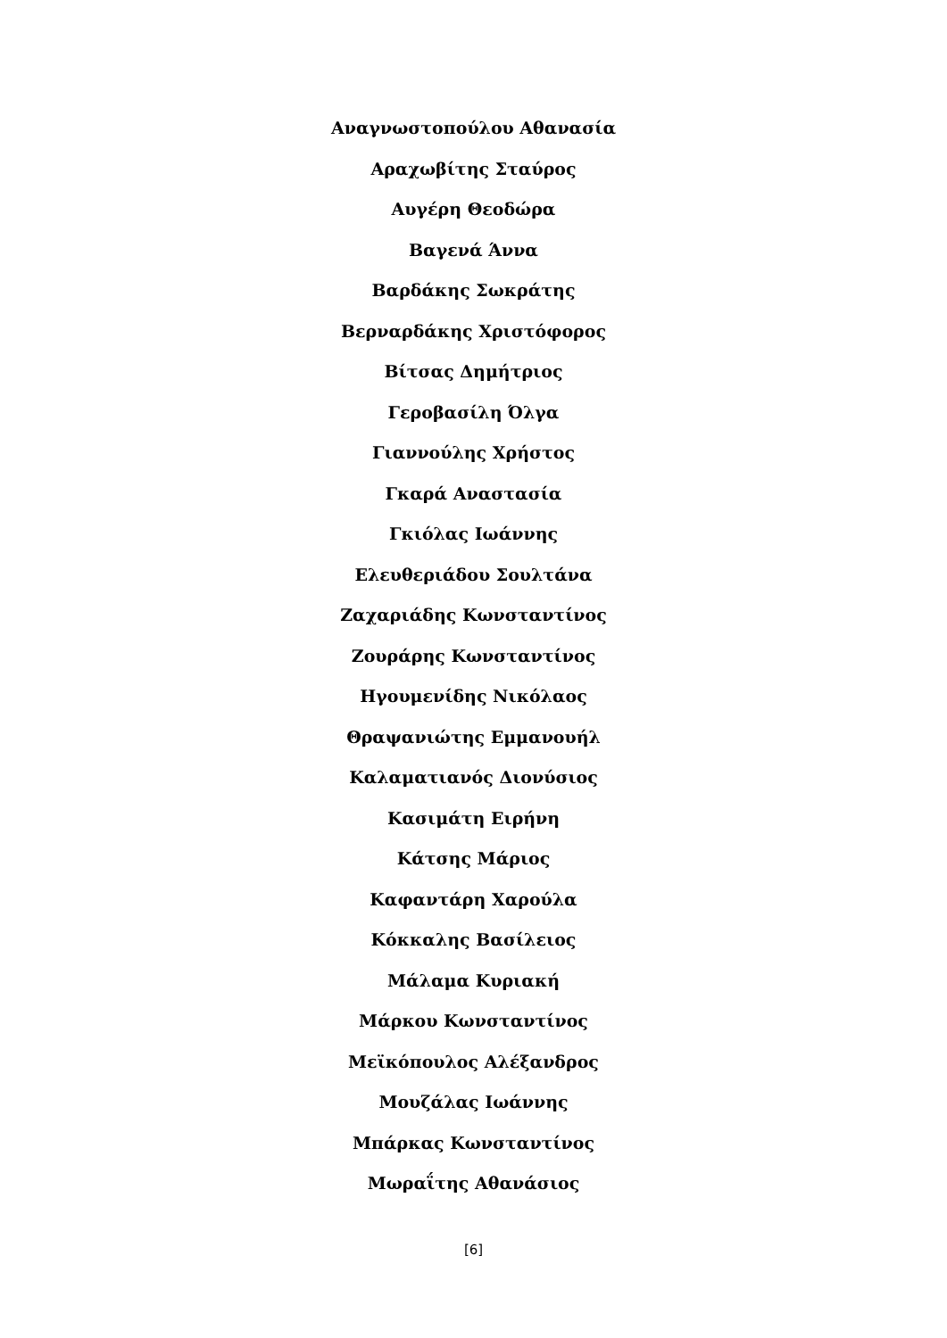Αναγνωστοπούλου Αθανασία
Αραχωβίτης Σταύρος
Αυγέρη Θεοδώρα
Βαγενά Άννα
Βαρδάκης Σωκράτης
Βερναρδάκης Χριστόφορος
Βίτσας Δημήτριος
Γεροβασίλη Όλγα
Γιαννούλης Χρήστος
Γκαρά Αναστασία
Γκιόλας Ιωάννης
Ελευθεριάδου Σουλτάνα
Ζαχαριάδης Κωνσταντίνος
Ζουράρης Κωνσταντίνος
Ηγουμενίδης Νικόλαος
Θραψανιώτης Εμμανουήλ
Καλαματιανός Διονύσιος
Κασιμάτη Ειρήνη
Κάτσης Μάριος
Καφαντάρη Χαρούλα
Κόκκαλης Βασίλειος
Μάλαμα Κυριακή
Μάρκου Κωνσταντίνος
Μεϊκόπουλος Αλέξανδρος
Μουζάλας Ιωάννης
Μπάρκας Κωνσταντίνος
Μωραΐτης Αθανάσιος
[6]